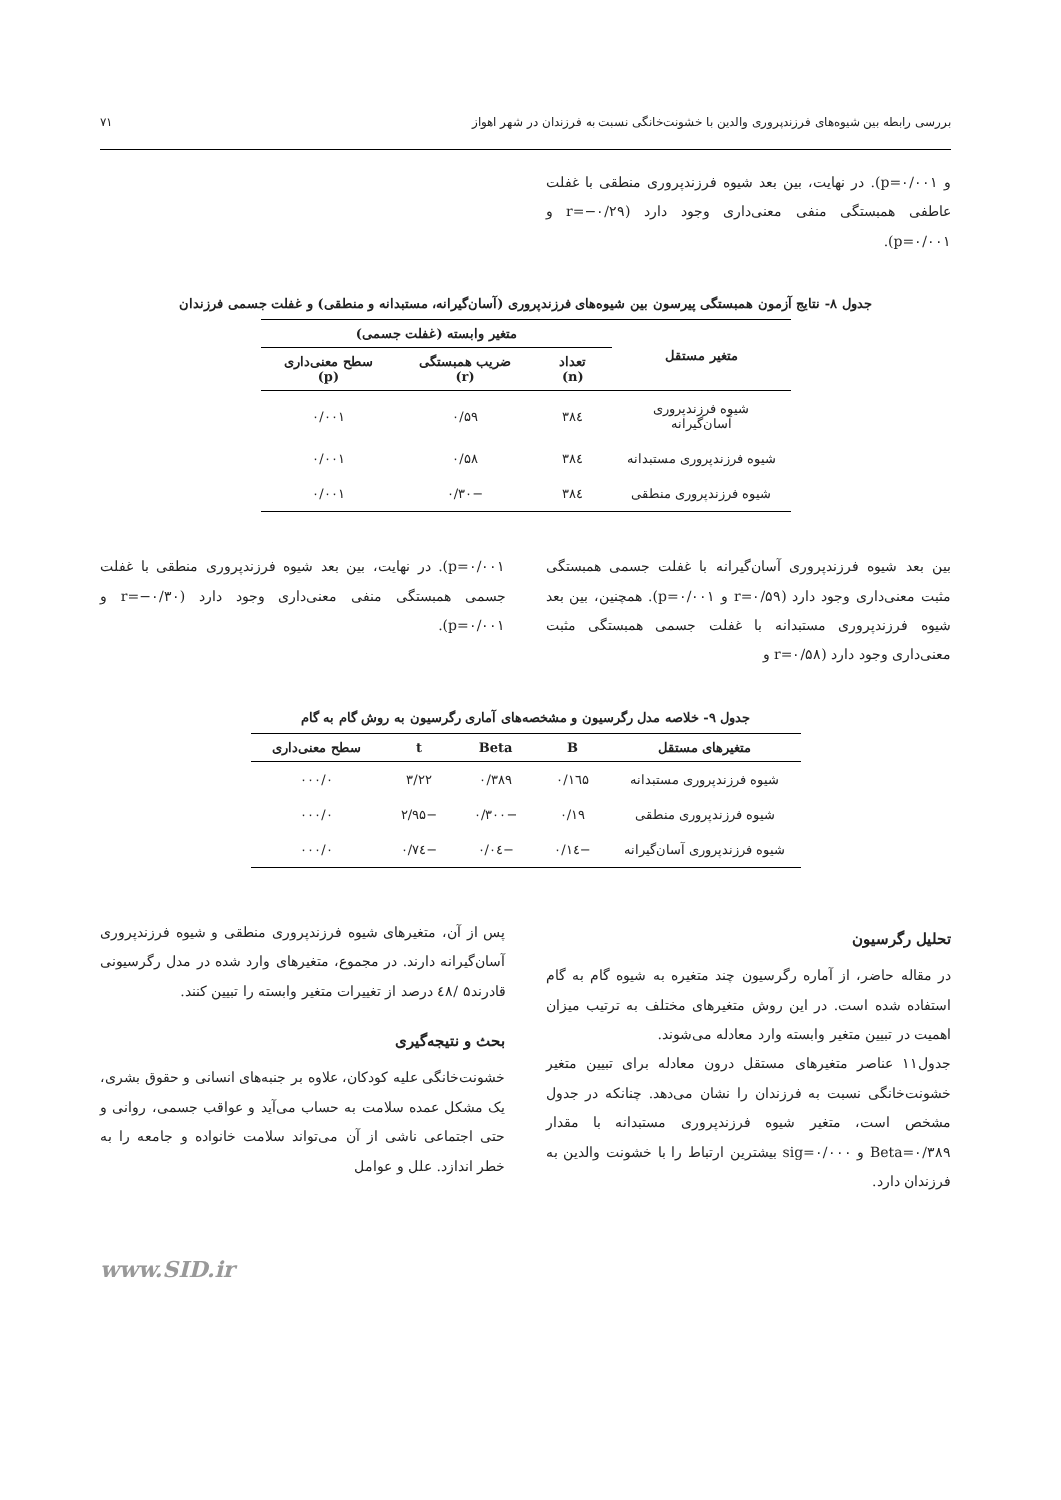بررسی رابطه بین شیوه‌های فرزندپروری والدین با خشونت‌خانگی نسبت به فرزندان در شهر اهواز ۷۱
و p=۰/۰۰۱). در نهایت، بین بعد شیوه فرزندپروری منطقی با غفلت عاطفی همبستگی منفی معنی‌داری وجود دارد (r=−۰/۲۹ و p=۰/۰۰۱).
جدول ۸- نتایج آزمون همبستگی پیرسون بین شیوه‌های فرزندپروری (آسان‌گیرانه، مستبدانه و منطقی) و غفلت جسمی فرزندان
| متغیر مستقل | متغیر وابسته (غفلت جسمی) | | |
| --- | --- | --- | --- |
| | تعداد (n) | ضریب همبستگی (r) | سطح معنی‌داری (p) |
| شیوه فرزندپروری آسان‌گیرانه | ۳۸٤ | ۰/۵۹ | ۰/۰۰۱ |
| شیوه فرزندپروری مستبدانه | ۳۸٤ | ۰/۵۸ | ۰/۰۰۱ |
| شیوه فرزندپروری منطقی | ۳۸٤ | −۰/۳۰ | ۰/۰۰۱ |
بین بعد شیوه فرزندپروری آسان‌گیرانه با غفلت جسمی همبستگی مثبت معنی‌داری وجود دارد (r=۰/۵۹ و p=۰/۰۰۱). همچنین، بین بعد شیوه فرزندپروری مستبدانه با غفلت جسمی همبستگی مثبت معنی‌داری وجود دارد (r=۰/۵۸ و
p=۰/۰۰۱). در نهایت، بین بعد شیوه فرزندپروری منطقی با غفلت جسمی همبستگی منفی معنی‌داری وجود دارد (r=−۰/۳۰ و p=۰/۰۰۱).
جدول ۹- خلاصه مدل رگرسیون و مشخصه‌های آماری رگرسیون به روش گام به گام
| متغیرهای مستقل | B | Beta | t | سطح معنی‌داری |
| --- | --- | --- | --- | --- |
| شیوه فرزندپروری مستبدانه | ۰/۱٦۵ | ۰/۳۸۹ | ۳/۲۲ | ۰۰۰/۰ |
| شیوه فرزندپروری منطقی | ۰/۱۹ | −۰/۳۰۰ | −۲/۹۵ | ۰۰۰/۰ |
| شیوه فرزندپروری آسان‌گیرانه | −۰/۱٤ | −۰/۰٤ | −۰/۷٤ | ۰۰۰/۰ |
تحلیل رگرسیون
در مقاله حاضر، از آماره رگرسیون چند متغیره به شیوه گام به گام استفاده شده است. در این روش متغیرهای مختلف به ترتیب میزان اهمیت در تبیین متغیر وابسته وارد معادله می‌شوند.
جدول۱۱ عناصر متغیرهای مستقل درون معادله برای تبیین متغیر خشونت‌خانگی نسبت به فرزندان را نشان می‌دهد. چنانکه در جدول مشخص است، متغیر شیوه فرزندپروری مستبدانه با مقدار Beta=۰/۳۸۹ و sig=۰/۰۰۰ بیشترین ارتباط را با خشونت والدین به فرزندان دارد.
پس از آن، متغیرهای شیوه فرزندپروری منطقی و شیوه فرزندپروری آسان‌گیرانه دارند. در مجموع، متغیرهای وارد شده در مدل رگرسیونی قادرند۵ /٤۸ درصد از تغییرات متغیر وابسته را تبیین کنند.
بحث و نتیجه‌گیری
خشونت‌خانگی علیه کودکان، علاوه بر جنبه‌های انسانی و حقوق بشری، یک مشکل عمده سلامت به حساب می‌آید و عواقب جسمی، روانی و حتی اجتماعی ناشی از آن می‌تواند سلامت خانواده و جامعه را به خطر اندازد. علل و عوامل
www.SID.ir